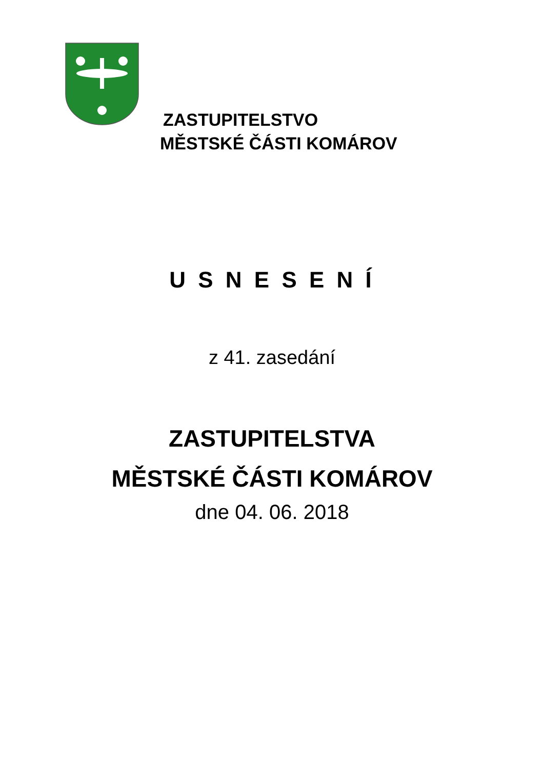ZASTUPITELSTVO
MĚSTSKÉ ČÁSTI KOMÁROV
U S N E S E N Í
z 41. zasedání
ZASTUPITELSTVA
MĚSTSKÉ ČÁSTI KOMÁROV
dne 04. 06. 2018